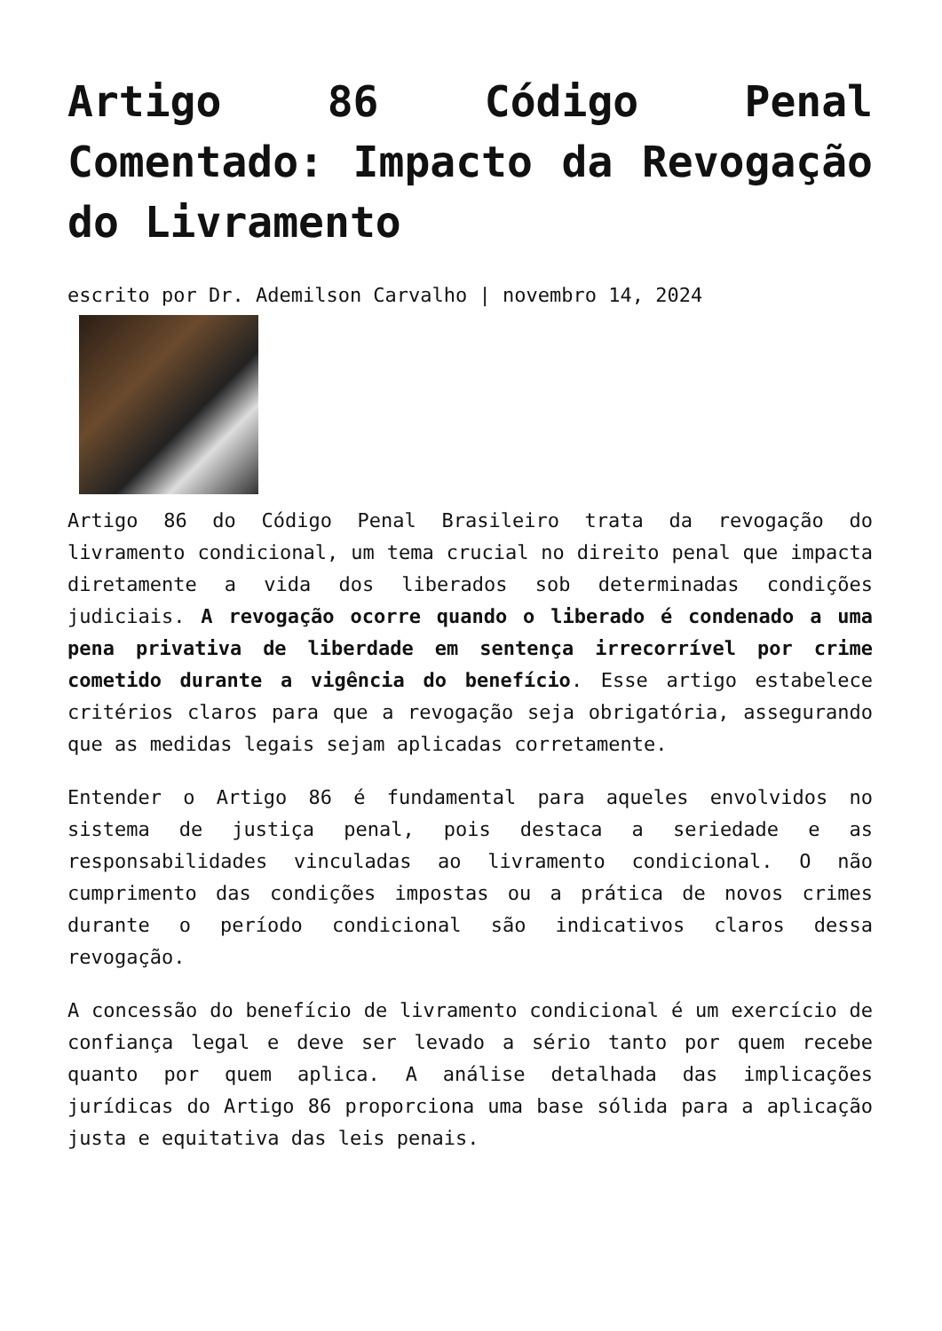Artigo 86 Código Penal Comentado: Impacto da Revogação do Livramento
escrito por Dr. Ademilson Carvalho | novembro 14, 2024
Artigo 86 do Código Penal Brasileiro trata da revogação do livramento condicional, um tema crucial no direito penal que impacta diretamente a vida dos liberados sob determinadas condições judiciais. A revogação ocorre quando o liberado é condenado a uma pena privativa de liberdade em sentença irrecorrível por crime cometido durante a vigência do benefício. Esse artigo estabelece critérios claros para que a revogação seja obrigatória, assegurando que as medidas legais sejam aplicadas corretamente.
Entender o Artigo 86 é fundamental para aqueles envolvidos no sistema de justiça penal, pois destaca a seriedade e as responsabilidades vinculadas ao livramento condicional. O não cumprimento das condições impostas ou a prática de novos crimes durante o período condicional são indicativos claros dessa revogação.
A concessão do benefício de livramento condicional é um exercício de confiança legal e deve ser levado a sério tanto por quem recebe quanto por quem aplica. A análise detalhada das implicações jurídicas do Artigo 86 proporciona uma base sólida para a aplicação justa e equitativa das leis penais.